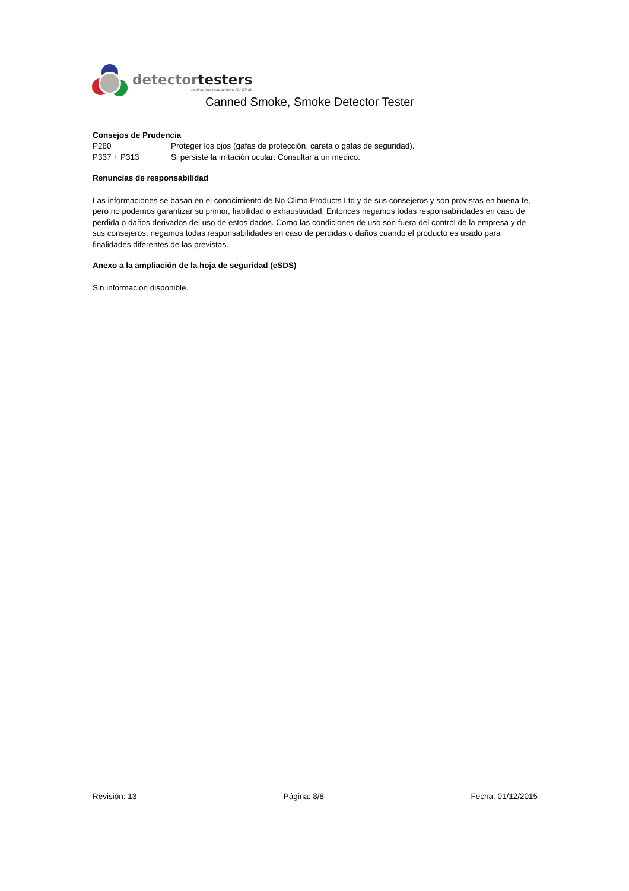detectortesters
testing technology from No Climb
Canned Smoke, Smoke Detector Tester
Consejos de Prudencia
P280 Proteger los ojos (gafas de protección, careta o gafas de seguridad).
P337 + P313 Si persiste la irritación ocular: Consultar a un médico.
Renuncias de responsabilidad
Las informaciones se basan en el conocimiento de No Climb Products Ltd y de sus consejeros y son provistas en buena fe, pero no podemos garantizar su primor, fiabilidad o exhaustividad. Entonces negamos todas responsabilidades en caso de perdida o daños derivados del uso de estos dados. Como las condiciones de uso son fuera del control de la empresa y de sus consejeros, negamos todas responsabilidades en caso de perdidas o daños cuando el producto es usado para finalidades diferentes de las previstas.
Anexo a la ampliación de la hoja de seguridad (eSDS)
Sin información disponible.
Revisión: 13 Página: 8/8 Fecha: 01/12/2015